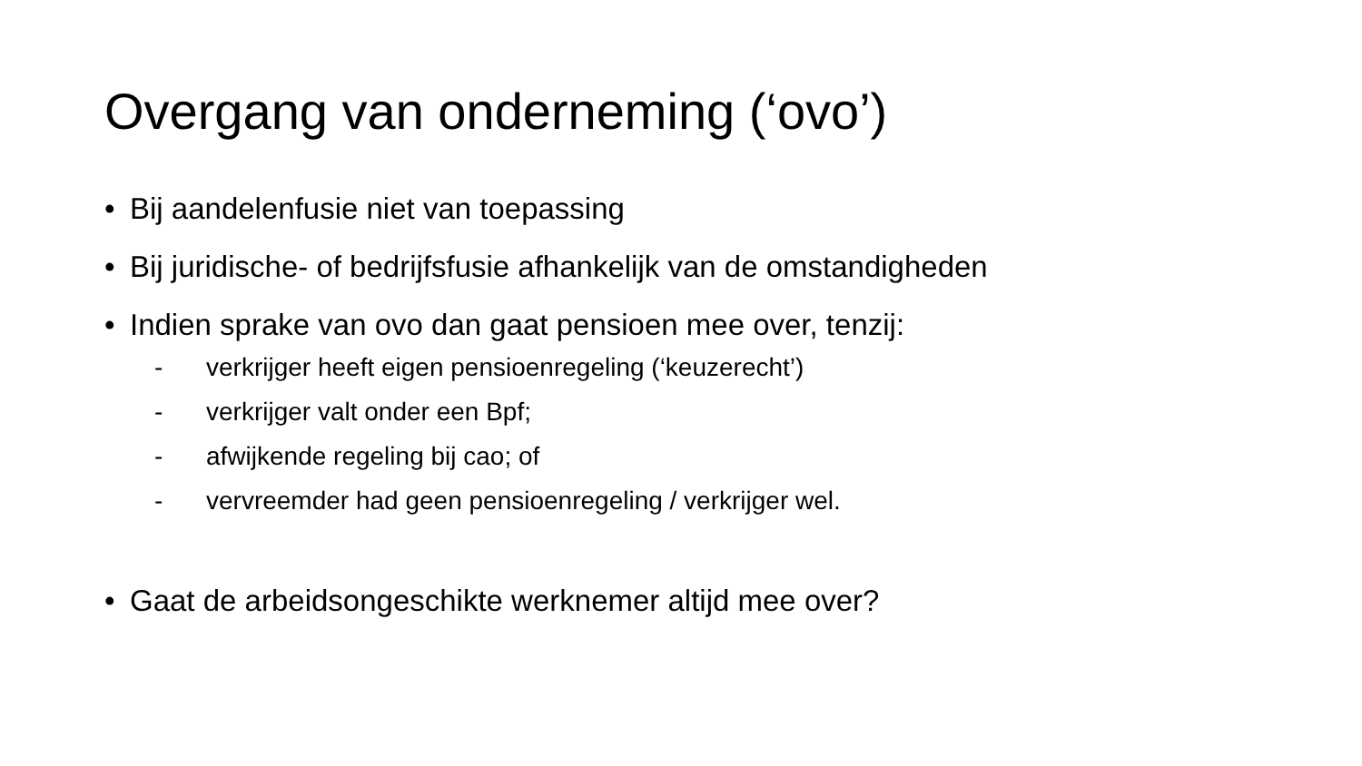Overgang van onderneming (‘ovo’)
• Bij aandelenfusie niet van toepassing
• Bij juridische- of bedrijfsfusie afhankelijk van de omstandigheden
• Indien sprake van ovo dan gaat pensioen mee over, tenzij:
- verkrijger heeft eigen pensioenregeling (‘keuzerecht’)
- verkrijger valt onder een Bpf;
- afwijkende regeling bij cao; of
- vervreemder had geen pensioenregeling / verkrijger wel.
• Gaat de arbeidsongeschikte werknemer altijd mee over?